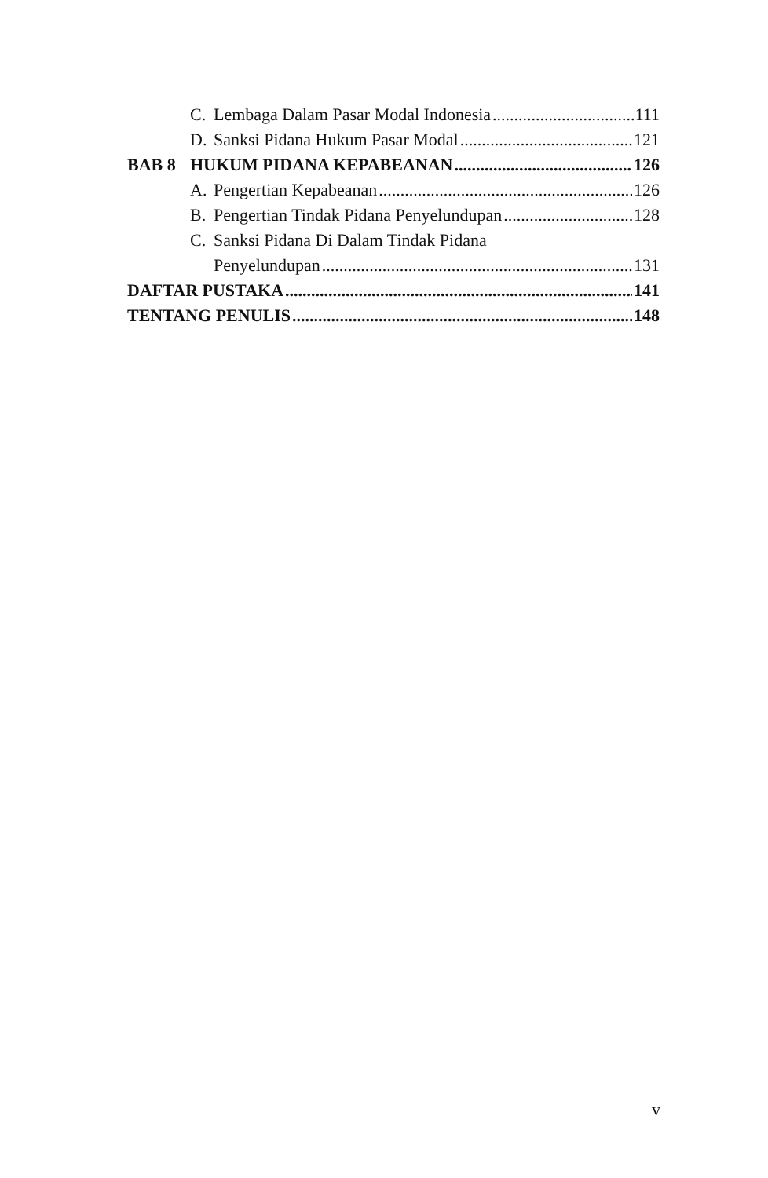C. Lembaga Dalam Pasar Modal Indonesia 111
D. Sanksi Pidana Hukum Pasar Modal 121
BAB 8 HUKUM PIDANA KEPABEANAN 126
A. Pengertian Kepabeanan 126
B. Pengertian Tindak Pidana Penyelundupan 128
C. Sanksi Pidana Di Dalam Tindak Pidana
Penyelundupan 131
DAFTAR PUSTAKA 141
TENTANG PENULIS 148
v